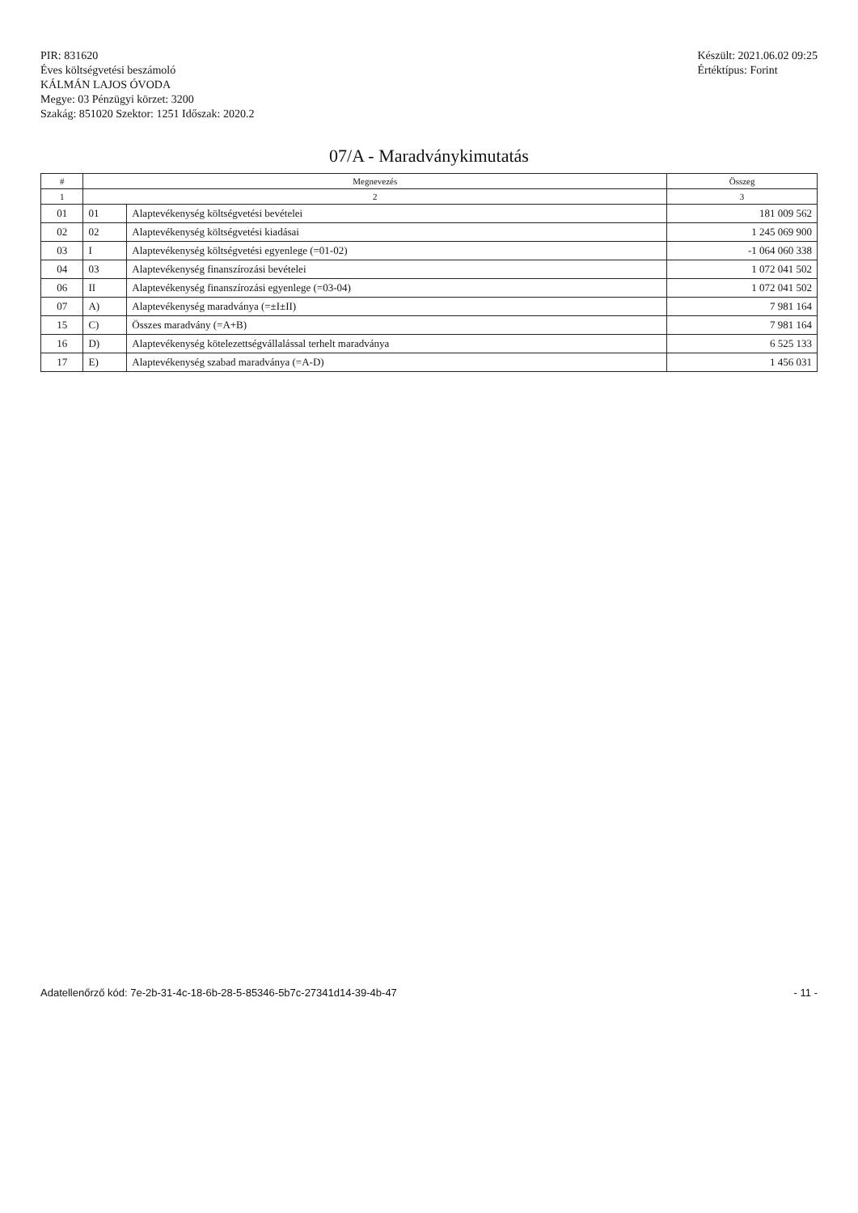PIR: 831620
Éves költségvetési beszámoló
KÁLMÁN LAJOS ÓVODA
Megye: 03 Pénzügyi körzet: 3200
Szakág: 851020 Szektor: 1251 Időszak: 2020.2
Készült: 2021.06.02 09:25
Értéktípus: Forint
07/A - Maradványkimutatás
| # | Megnevezés | | Összeg |
| --- | --- | --- | --- |
| 1 | 2 | | 3 |
| 01 | 01 | Alaptevékenység költségvetési bevételei | 181 009 562 |
| 02 | 02 | Alaptevékenység költségvetési kiadásai | 1 245 069 900 |
| 03 | I | Alaptevékenység költségvetési egyenlege (=01-02) | -1 064 060 338 |
| 04 | 03 | Alaptevékenység finanszírozási bevételei | 1 072 041 502 |
| 06 | II | Alaptevékenység finanszírozási egyenlege (=03-04) | 1 072 041 502 |
| 07 | A) | Alaptevékenység maradványa (=±I±II) | 7 981 164 |
| 15 | C) | Összes maradvány (=A+B) | 7 981 164 |
| 16 | D) | Alaptevékenység kötelezettségvállalással terhelt maradványa | 6 525 133 |
| 17 | E) | Alaptevékenység szabad maradványa (=A-D) | 1 456 031 |
Adatellenőrző kód: 7e-2b-31-4c-18-6b-28-5-85346-5b7c-27341d14-39-4b-47 - 11 -